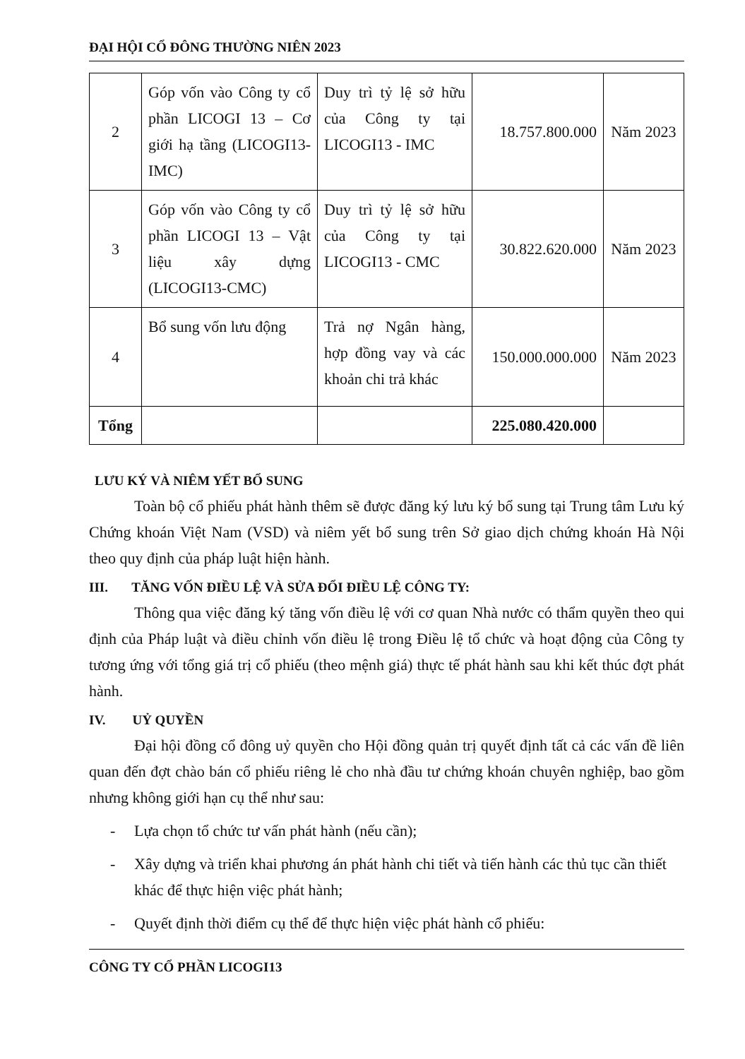ĐẠI HỘI CỔ ĐÔNG THƯỜNG NIÊN 2023
| 2 | Góp vốn vào Công ty cổ phần LICOGI 13 – Cơ giới hạ tầng (LICOGI13-IMC) | Duy trì tỷ lệ sở hữu của Công ty tại LICOGI13 - IMC | 18.757.800.000 | Năm 2023 |
| 3 | Góp vốn vào Công ty cổ phần LICOGI 13 – Vật liệu xây dựng (LICOGI13-CMC) | Duy trì tỷ lệ sở hữu của Công ty tại LICOGI13 - CMC | 30.822.620.000 | Năm 2023 |
| 4 | Bổ sung vốn lưu động | Trả nợ Ngân hàng, hợp đồng vay và các khoản chi trả khác | 150.000.000.000 | Năm 2023 |
| Tổng | | | 225.080.420.000 | |
LƯU KÝ VÀ NIÊM YẾT BỔ SUNG
Toàn bộ cổ phiếu phát hành thêm sẽ được đăng ký lưu ký bổ sung tại Trung tâm Lưu ký Chứng khoán Việt Nam (VSD) và niêm yết bổ sung trên Sở giao dịch chứng khoán Hà Nội theo quy định của pháp luật hiện hành.
III. TĂNG VỐN ĐIỀU LỆ VÀ SỬA ĐỔI ĐIỀU LỆ CÔNG TY:
Thông qua việc đăng ký tăng vốn điều lệ với cơ quan Nhà nước có thẩm quyền theo qui định của Pháp luật và điều chỉnh vốn điều lệ trong Điều lệ tổ chức và hoạt động của Công ty tương ứng với tổng giá trị cổ phiếu (theo mệnh giá) thực tế phát hành sau khi kết thúc đợt phát hành.
IV. UỶ QUYỀN
Đại hội đồng cổ đông uỷ quyền cho Hội đồng quản trị quyết định tất cả các vấn đề liên quan đến đợt chào bán cổ phiếu riêng lẻ cho nhà đầu tư chứng khoán chuyên nghiệp, bao gồm nhưng không giới hạn cụ thể như sau:
- Lựa chọn tổ chức tư vấn phát hành (nếu cần);
- Xây dựng và triển khai phương án phát hành chi tiết và tiến hành các thủ tục cần thiết khác để thực hiện việc phát hành;
- Quyết định thời điểm cụ thể để thực hiện việc phát hành cổ phiếu:
CÔNG TY CỔ PHẦN LICOGI13